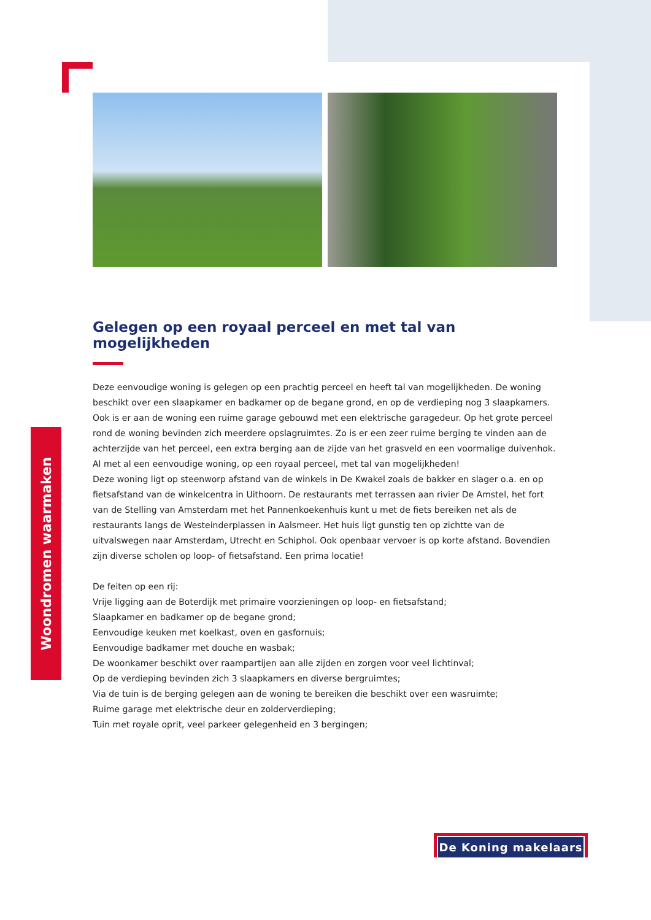Woondromen waarmaken
Gelegen op een royaal perceel en met tal van mogelijkheden
Deze eenvoudige woning is gelegen op een prachtig perceel en heeft tal van mogelijkheden. De woning beschikt over een slaapkamer en badkamer op de begane grond, en op de verdieping nog 3 slaapkamers. Ook is er aan de woning een ruime garage gebouwd met een elektrische garagedeur. Op het grote perceel rond de woning bevinden zich meerdere opslagruimtes. Zo is er een zeer ruime berging te vinden aan de achterzijde van het perceel, een extra berging aan de zijde van het grasveld en een voormalige duivenhok. Al met al een eenvoudige woning, op een royaal perceel, met tal van mogelijkheden!
Deze woning ligt op steenworp afstand van de winkels in De Kwakel zoals de bakker en slager o.a. en op fietsafstand van de winkelcentra in Uithoorn. De restaurants met terrassen aan rivier De Amstel, het fort van de Stelling van Amsterdam met het Pannenkoekenhuis kunt u met de fiets bereiken net als de restaurants langs de Westeinderplassen in Aalsmeer. Het huis ligt gunstig ten op zichtte van de uitvalswegen naar Amsterdam, Utrecht en Schiphol. Ook openbaar vervoer is op korte afstand. Bovendien zijn diverse scholen op loop- of fietsafstand. Een prima locatie!
De feiten op een rij:
Vrije ligging aan de Boterdijk met primaire voorzieningen op loop- en fietsafstand;
Slaapkamer en badkamer op de begane grond;
Eenvoudige keuken met koelkast, oven en gasfornuis;
Eenvoudige badkamer met douche en wasbak;
De woonkamer beschikt over raampartijen aan alle zijden en zorgen voor veel lichtinval;
Op de verdieping bevinden zich 3 slaapkamers en diverse bergruimtes;
Via de tuin is de berging gelegen aan de woning te bereiken die beschikt over een wasruimte;
Ruime garage met elektrische deur en zolderverdieping;
Tuin met royale oprit, veel parkeer gelegenheid en 3 bergingen;
De Koning makelaars